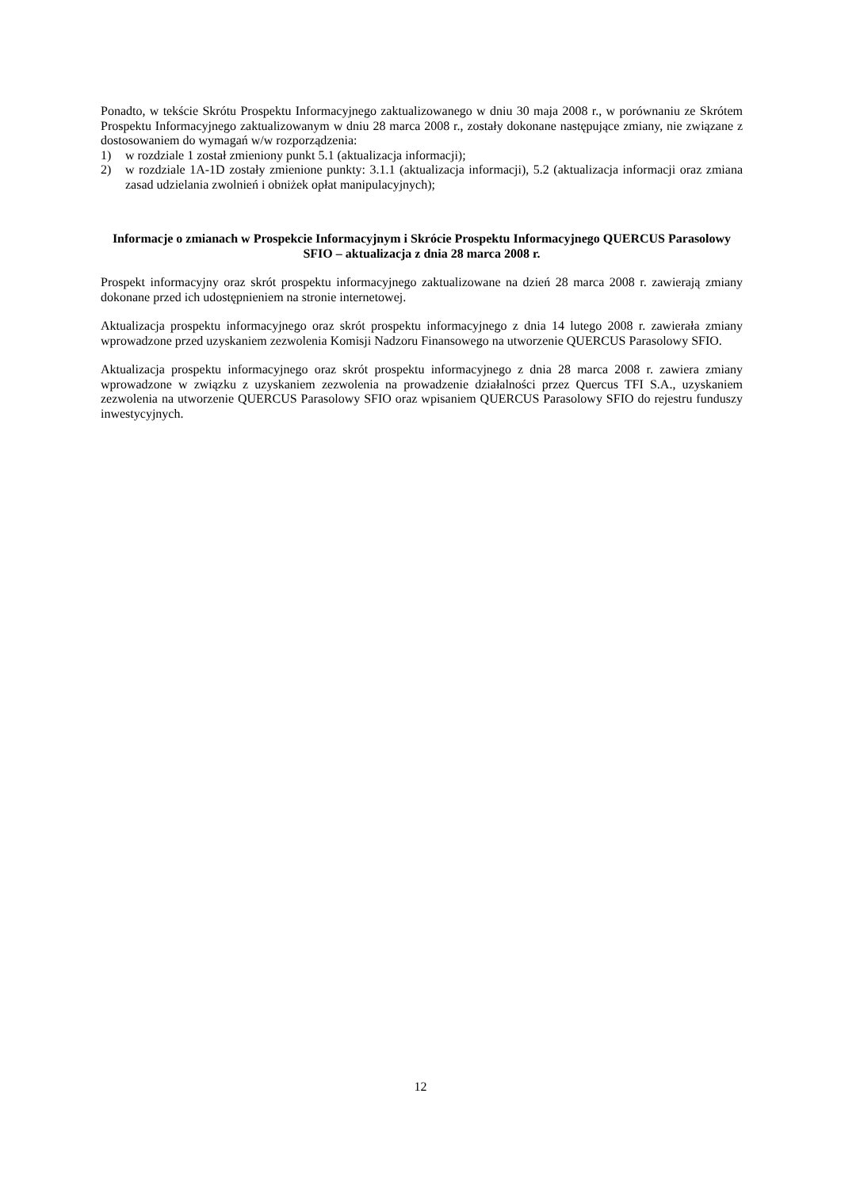Ponadto, w tekście Skrótu Prospektu Informacyjnego zaktualizowanego w dniu 30 maja 2008 r., w porównaniu ze Skrótem Prospektu Informacyjnego zaktualizowanym w dniu 28 marca 2008 r., zostały dokonane następujące zmiany, nie związane z dostosowaniem do wymagań w/w rozporządzenia:
1) w rozdziale 1 został zmieniony punkt 5.1 (aktualizacja informacji);
2) w rozdziale 1A-1D zostały zmienione punkty: 3.1.1 (aktualizacja informacji), 5.2 (aktualizacja informacji oraz zmiana zasad udzielania zwolnień i obniżek opłat manipulacyjnych);
Informacje o zmianach w Prospekcie Informacyjnym i Skrócie Prospektu Informacyjnego QUERCUS Parasolowy SFIO – aktualizacja z dnia 28 marca 2008 r.
Prospekt informacyjny oraz skrót prospektu informacyjnego zaktualizowane na dzień 28 marca 2008 r. zawierają zmiany dokonane przed ich udostępnieniem na stronie internetowej.
Aktualizacja prospektu informacyjnego oraz skrót prospektu informacyjnego z dnia 14 lutego 2008 r. zawierała zmiany wprowadzone przed uzyskaniem zezwolenia Komisji Nadzoru Finansowego na utworzenie QUERCUS Parasolowy SFIO.
Aktualizacja prospektu informacyjnego oraz skrót prospektu informacyjnego z dnia 28 marca 2008 r. zawiera zmiany wprowadzone w związku z uzyskaniem zezwolenia na prowadzenie działalności przez Quercus TFI S.A., uzyskaniem zezwolenia na utworzenie QUERCUS Parasolowy SFIO oraz wpisaniem QUERCUS Parasolowy SFIO do rejestru funduszy inwestycyjnych.
12